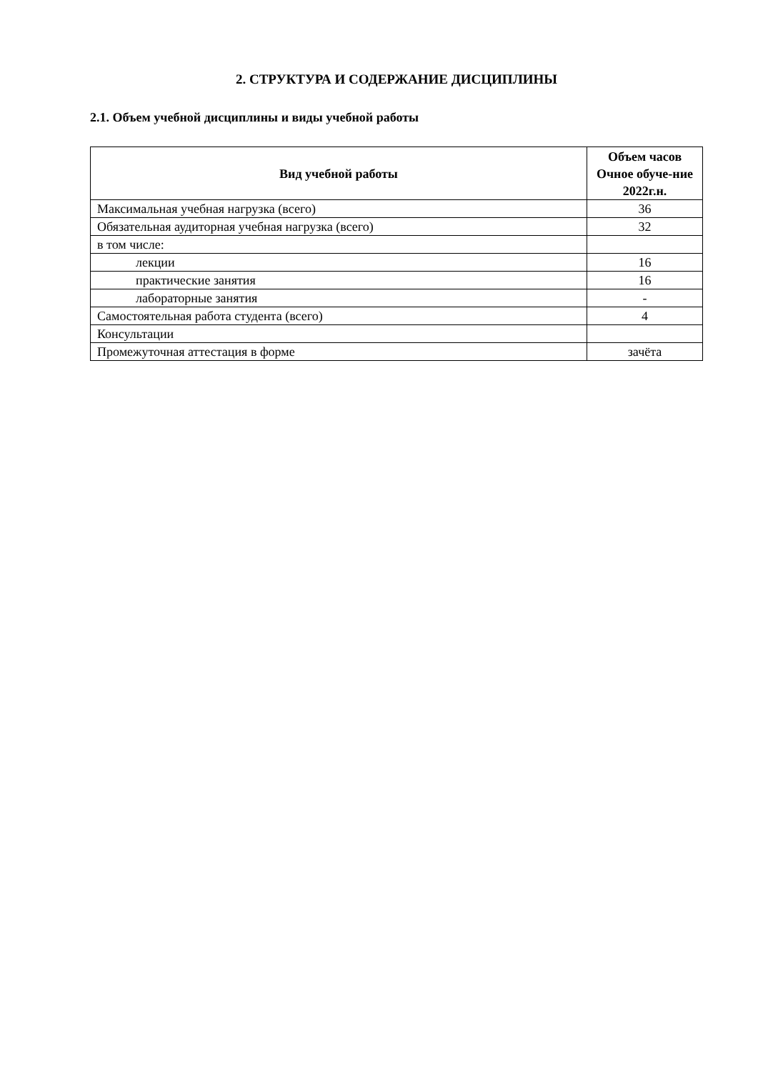2. СТРУКТУРА И СОДЕРЖАНИЕ ДИСЦИПЛИНЫ
2.1. Объем учебной дисциплины и виды учебной работы
| Вид учебной работы | Объем часов Очное обуче-ние 2022г.н. |
| --- | --- |
| Максимальная учебная нагрузка (всего) | 36 |
| Обязательная аудиторная учебная нагрузка (всего) | 32 |
| в том числе: | |
| лекции | 16 |
| практические занятия | 16 |
| лабораторные занятия | - |
| Самостоятельная работа студента (всего) | 4 |
| Консультации | |
| Промежуточная аттестация в форме | зачёта |